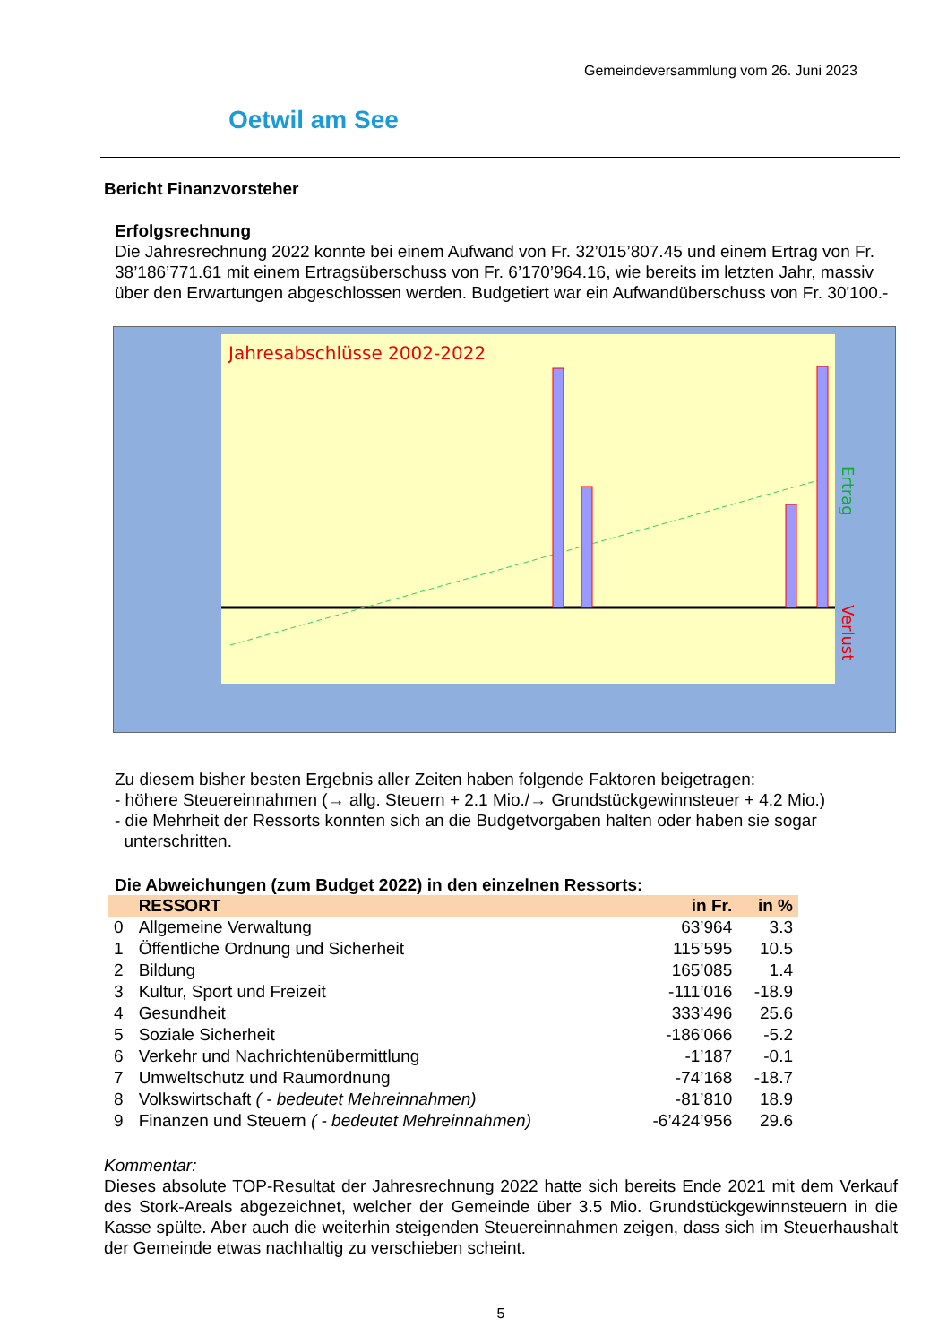Gemeindeversammlung vom 26. Juni 2023
Oetwil am See
Bericht Finanzvorsteher
Erfolgsrechnung
Die Jahresrechnung 2022 konnte bei einem Aufwand von Fr. 32’015’807.45 und einem Ertrag von Fr. 38’186’771.61 mit einem Ertragsüberschuss von Fr. 6’170’964.16, wie bereits im letzten Jahr, massiv über den Erwartungen abgeschlossen werden. Budgetiert war ein Aufwandüberschuss von Fr. 30'100.-
Jahresabschlüsse 2002-2022
Ertrag
Verlust
Zu diesem bisher besten Ergebnis aller Zeiten haben folgende Faktoren beigetragen:
- höhere Steuereinnahmen (→ allg. Steuern + 2.1 Mio./→ Grundstückgewinnsteuer + 4.2 Mio.)
- die Mehrheit der Ressorts konnten sich an die Budgetvorgaben halten oder haben sie sogar
unterschritten.
Die Abweichungen (zum Budget 2022) in den einzelnen Ressorts:
| | RESSORT | in Fr. | in % |
| --- | --- | --- | --- |
| 0 | Allgemeine Verwaltung | 63’964 | 3.3 |
| 1 | Öffentliche Ordnung und Sicherheit | 115’595 | 10.5 |
| 2 | Bildung | 165’085 | 1.4 |
| 3 | Kultur, Sport und Freizeit | -111’016 | -18.9 |
| 4 | Gesundheit | 333’496 | 25.6 |
| 5 | Soziale Sicherheit | -186’066 | -5.2 |
| 6 | Verkehr und Nachrichtenübermittlung | -1’187 | -0.1 |
| 7 | Umweltschutz und Raumordnung | -74’168 | -18.7 |
| 8 | Volkswirtschaft ( - bedeutet Mehreinnahmen) | -81’810 | 18.9 |
| 9 | Finanzen und Steuern ( - bedeutet Mehreinnahmen) | -6’424’956 | 29.6 |
Kommentar:
Dieses absolute TOP-Resultat der Jahresrechnung 2022 hatte sich bereits Ende 2021 mit dem Verkauf des Stork-Areals abgezeichnet, welcher der Gemeinde über 3.5 Mio. Grundstückgewinnsteuern in die Kasse spülte. Aber auch die weiterhin steigenden Steuereinnahmen zeigen, dass sich im Steuerhaushalt der Gemeinde etwas nachhaltig zu verschieben scheint.
5